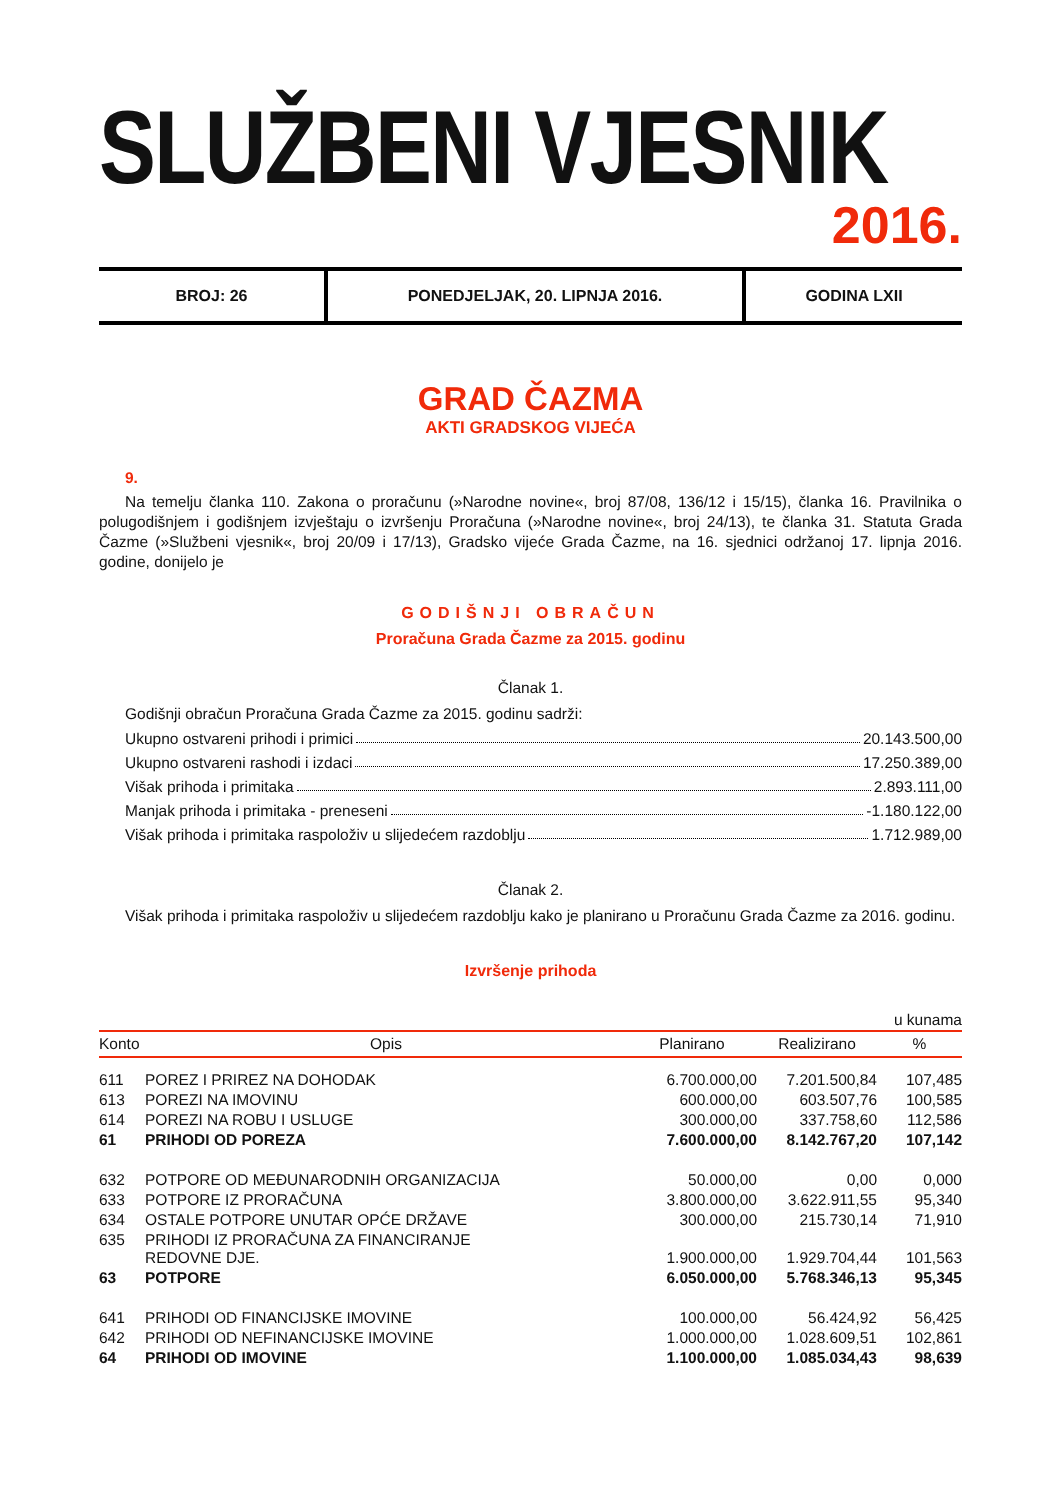SLUŽBENI VJESNIK
2016.
BROJ: 26 PONEDJELJAK, 20. LIPNJA 2016. GODINA LXII
GRAD ČAZMA
AKTI GRADSKOG VIJEĆA
9.
Na temelju članka 110. Zakona o proračunu (»Narodne novine«, broj 87/08, 136/12 i 15/15), članka 16. Pravilnika o polugodišnjem i godišnjem izvještaju o izvršenju Proračuna (»Narodne novine«, broj 24/13), te članka 31. Statuta Grada Čazme (»Službeni vjesnik«, broj 20/09 i 17/13), Gradsko vijeće Grada Čazme, na 16. sjednici održanoj 17. lipnja 2016. godine, donijelo je
GODIŠNJI OBRAČUN
Proračuna Grada Čazme za 2015. godinu
Članak 1.
Godišnji obračun Proračuna Grada Čazme za 2015. godinu sadrži:
Ukupno ostvareni prihodi i primici 20.143.500,00
Ukupno ostvareni rashodi i izdaci 17.250.389,00
Višak prihoda i primitaka 2.893.111,00
Manjak prihoda i primitaka - preneseni -1.180.122,00
Višak prihoda i primitaka raspoloživ u slijedećem razdoblju 1.712.989,00
Članak 2.
Višak prihoda i primitaka raspoloživ u slijedećem razdoblju kako je planirano u Proračunu Grada Čazme za 2016. godinu.
Izvršenje prihoda
u kunama
| Konto | Opis | Planirano | Realizirano | % |
| --- | --- | --- | --- | --- |
| 611 | POREZ I PRIREZ NA DOHODAK | 6.700.000,00 | 7.201.500,84 | 107,485 |
| 613 | POREZI NA IMOVINU | 600.000,00 | 603.507,76 | 100,585 |
| 614 | POREZI NA ROBU I USLUGE | 300.000,00 | 337.758,60 | 112,586 |
| 61 | PRIHODI OD POREZA | 7.600.000,00 | 8.142.767,20 | 107,142 |
| 632 | POTPORE OD MEĐUNARODNIH ORGANIZACIJA | 50.000,00 | 0,00 | 0,000 |
| 633 | POTPORE IZ PRORAČUNA | 3.800.000,00 | 3.622.911,55 | 95,340 |
| 634 | OSTALE POTPORE UNUTAR OPĆE DRŽAVE | 300.000,00 | 215.730,14 | 71,910 |
| 635 | PRIHODI IZ PRORAČUNA ZA FINANCIRANJE REDOVNE DJE. | 1.900.000,00 | 1.929.704,44 | 101,563 |
| 63 | POTPORE | 6.050.000,00 | 5.768.346,13 | 95,345 |
| 641 | PRIHODI OD FINANCIJSKE IMOVINE | 100.000,00 | 56.424,92 | 56,425 |
| 642 | PRIHODI OD NEFINANCIJSKE IMOVINE | 1.000.000,00 | 1.028.609,51 | 102,861 |
| 64 | PRIHODI OD IMOVINE | 1.100.000,00 | 1.085.034,43 | 98,639 |